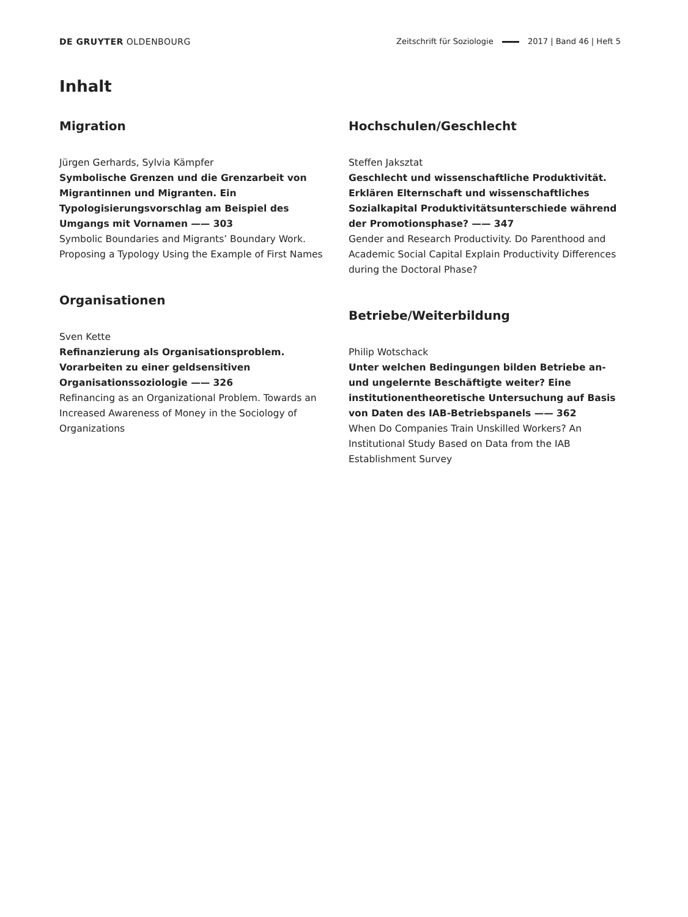DE GRUYTER OLDENBOURG Zeitschrift für Soziologie 2017 | Band 46 | Heft 5
Inhalt
Migration
Jürgen Gerhards, Sylvia Kämpfer
Symbolische Grenzen und die Grenzarbeit von Migrantinnen und Migranten. Ein Typologisierungsvorschlag am Beispiel des Umgangs mit Vornamen —— 303
Symbolic Boundaries and Migrants’ Boundary Work. Proposing a Typology Using the Example of First Names
Organisationen
Sven Kette
Refinanzierung als Organisationsproblem. Vorarbeiten zu einer geldsensitiven Organisationssoziologie —— 326
Refinancing as an Organizational Problem. Towards an Increased Awareness of Money in the Sociology of Organizations
Hochschulen/Geschlecht
Steffen Jaksztat
Geschlecht und wissenschaftliche Produktivität. Erklären Elternschaft und wissenschaftliches Sozialkapital Produktivitätsunterschiede während der Promotionsphase? —— 347
Gender and Research Productivity. Do Parenthood and Academic Social Capital Explain Productivity Differences during the Doctoral Phase?
Betriebe/Weiterbildung
Philip Wotschack
Unter welchen Bedingungen bilden Betriebe an- und ungelernte Beschäftigte weiter? Eine institutionentheoretische Untersuchung auf Basis von Daten des IAB-Betriebspanels —— 362
When Do Companies Train Unskilled Workers? An Institutional Study Based on Data from the IAB Establishment Survey